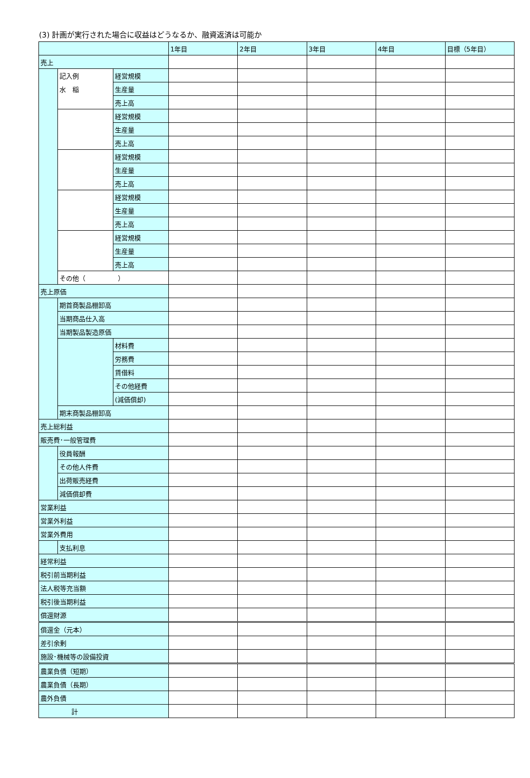(3) 計画が実行された場合に収益はどうなるか、融資返済は可能か
| | | | 1年目 | 2年目 | 3年目 | 4年目 | 目標（5年目） |
| --- | --- | --- | --- | --- | --- | --- | --- |
| 売上 | | | | | | | |
| | 記入例 | 経営規模 | | | | | |
| | 水 稲 | 生産量 | | | | | |
| | | 売上高 | | | | | |
| | | 経営規模 | | | | | |
| | | 生産量 | | | | | |
| | | 売上高 | | | | | |
| | | 経営規模 | | | | | |
| | | 生産量 | | | | | |
| | | 売上高 | | | | | |
| | | 経営規模 | | | | | |
| | | 生産量 | | | | | |
| | | 売上高 | | | | | |
| | | 経営規模 | | | | | |
| | | 生産量 | | | | | |
| | | 売上高 | | | | | |
| | その他（ ） | | | | | | |
| 売上原価 | | | | | | | |
| | 期首商製品棚卸高 | | | | | | |
| | 当期商品仕入高 | | | | | | |
| | 当期製品製造原価 | | | | | | |
| | | 材料費 | | | | | |
| | | 労務費 | | | | | |
| | | 賃借料 | | | | | |
| | | その他経費 | | | | | |
| | | (減価償却) | | | | | |
| | 期末商製品棚卸高 | | | | | | |
| 売上総利益 | | | | | | | |
| 販売費･一般管理費 | | | | | | | |
| | 役員報酬 | | | | | | |
| | その他人件費 | | | | | | |
| | 出荷販売経費 | | | | | | |
| | 減価償却費 | | | | | | |
| 営業利益 | | | | | | | |
| 営業外利益 | | | | | | | |
| 営業外費用 | | | | | | | |
| | 支払利息 | | | | | | |
| 経常利益 | | | | | | | |
| 税引前当期利益 | | | | | | | |
| 法人税等充当額 | | | | | | | |
| 税引後当期利益 | | | | | | | |
| 償還財源 | | | | | | | |
| 償還金（元本） | | | | | | | |
| 差引余剰 | | | | | | | |
| 施設･機械等の設備投資 | | | | | | | |
| 農業負債（短期） | | | | | | | |
| 農業負債（長期） | | | | | | | |
| 農外負債 | | | | | | | |
| 計 | | | | | | | |